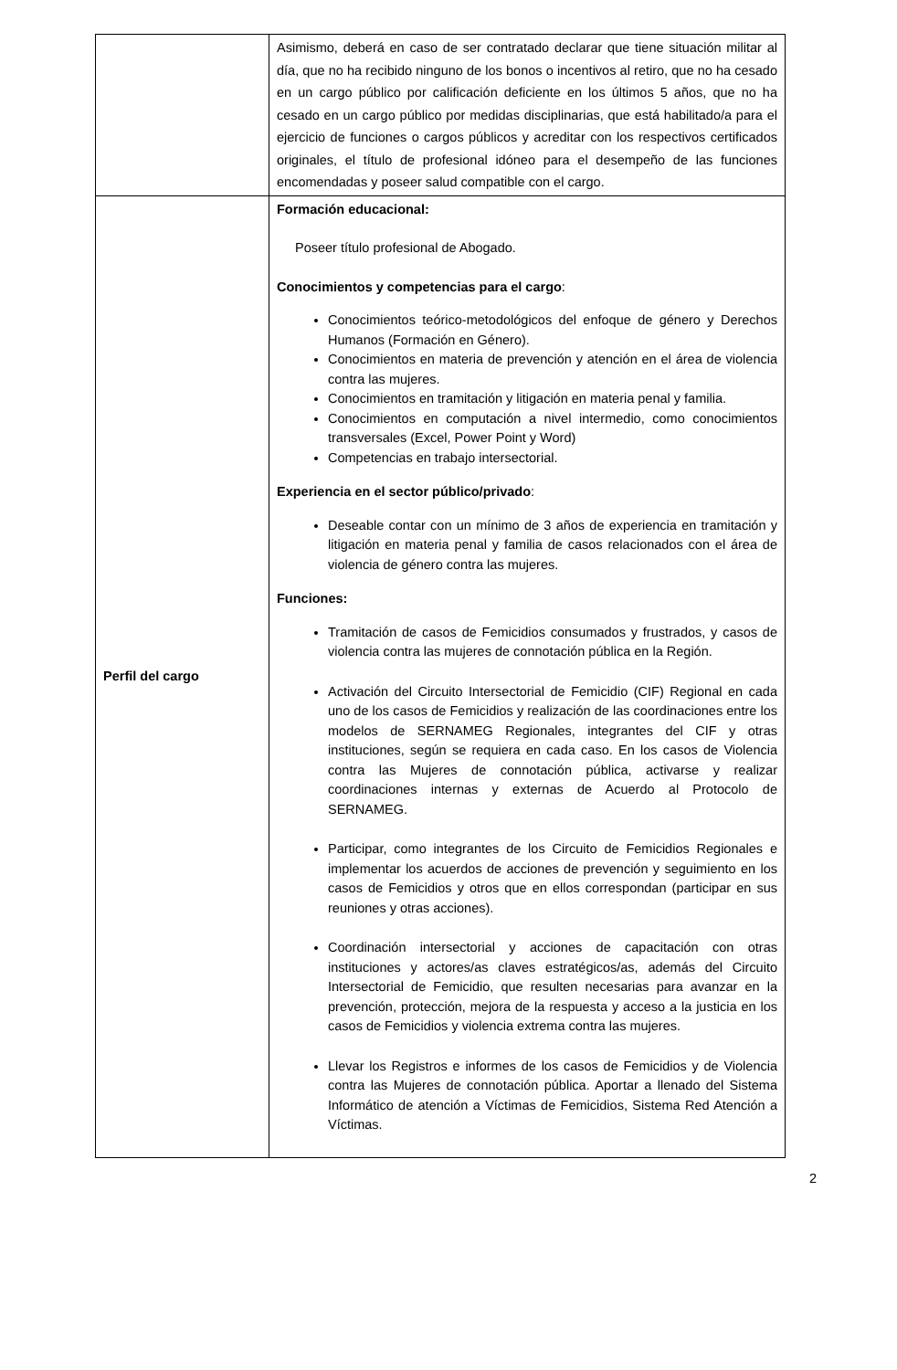| | Asimismo, deberá en caso de ser contratado declarar que tiene situación militar al día, que no ha recibido ninguno de los bonos o incentivos al retiro, que no ha cesado en un cargo público por calificación deficiente en los últimos 5 años, que no ha cesado en un cargo público por medidas disciplinarias, que está habilitado/a para el ejercicio de funciones o cargos públicos y acreditar con los respectivos certificados originales, el título de profesional idóneo para el desempeño de las funciones encomendadas y poseer salud compatible con el cargo. |
| Perfil del cargo | Formación educacional: Poseer título profesional de Abogado. Conocimientos y competencias para el cargo : Conocimientos teórico-metodológicos del enfoque de género y Derechos Humanos (Formación en Género). Conocimientos en materia de prevención y atención en el área de violencia contra las mujeres. Conocimientos en tramitación y litigación en materia penal y familia. Conocimientos en computación a nivel intermedio, como conocimientos transversales (Excel, Power Point y Word) Competencias en trabajo intersectorial. Experiencia en el sector público/privado : Deseable contar con un mínimo de 3 años de experiencia en tramitación y litigación en materia penal y familia de casos relacionados con el área de violencia de género contra las mujeres. Funciones: Tramitación de casos de Femicidios consumados y frustrados, y casos de violencia contra las mujeres de connotación pública en la Región. Activación del Circuito Intersectorial de Femicidio (CIF) Regional en cada uno de los casos de Femicidios y realización de las coordinaciones entre los modelos de SERNAMEG Regionales, integrantes del CIF y otras instituciones, según se requiera en cada caso. En los casos de Violencia contra las Mujeres de connotación pública, activarse y realizar coordinaciones internas y externas de Acuerdo al Protocolo de SERNAMEG. Participar, como integrantes de los Circuito de Femicidios Regionales e implementar los acuerdos de acciones de prevención y seguimiento en los casos de Femicidios y otros que en ellos correspondan (participar en sus reuniones y otras acciones). Coordinación intersectorial y acciones de capacitación con otras instituciones y actores/as claves estratégicos/as, además del Circuito Intersectorial de Femicidio, que resulten necesarias para avanzar en la prevención, protección, mejora de la respuesta y acceso a la justicia en los casos de Femicidios y violencia extrema contra las mujeres. Llevar los Registros e informes de los casos de Femicidios y de Violencia contra las Mujeres de connotación pública. Aportar a llenado del Sistema Informático de atención a Víctimas de Femicidios, Sistema Red Atención a Víctimas. |
2